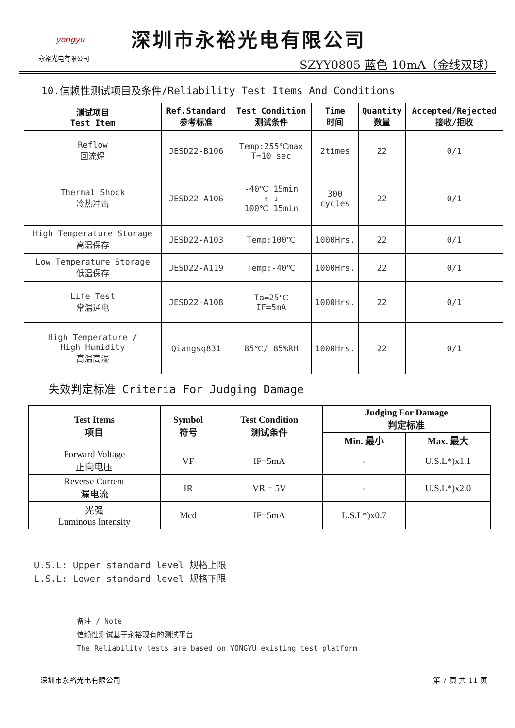yongyu
永裕光电有限公司
深圳市永裕光电有限公司
SZYY0805 蓝色 10mA（金线双球）
10.信赖性测试项目及条件/Reliability Test Items And Conditions
| 测试项目 Test Item | Ref.Standard 参考标准 | Test Condition 测试条件 | Time 时间 | Quantity 数量 | Accepted/Rejected 接收/拒收 |
| --- | --- | --- | --- | --- | --- |
| Reflow 回流焊 | JESD22-B106 | Temp:255℃max T=10 sec | 2times | 22 | 0/1 |
| Thermal Shock 冷热冲击 | JESD22-A106 | -40℃ 15min ↑ ↓ 100℃ 15min | 300 cycles | 22 | 0/1 |
| High Temperature Storage 高温保存 | JESD22-A103 | Temp:100℃ | 1000Hrs. | 22 | 0/1 |
| Low Temperature Storage 低温保存 | JESD22-A119 | Temp:-40℃ | 1000Hrs. | 22 | 0/1 |
| Life Test 常温通电 | JESD22-A108 | Ta=25℃ IF=5mA | 1000Hrs. | 22 | 0/1 |
| High Temperature / High Humidity 高温高湿 | Qiangsq831 | 85℃/ 85%RH | 1000Hrs. | 22 | 0/1 |
失效判定标准 Criteria For Judging Damage
| Test Items 项目 | Symbol 符号 | Test Condition 测试条件 | Judging For Damage 判定标准 | |
| --- | --- | --- | --- | --- |
| | | | Min. 最小 | Max. 最大 |
| Forward Voltage 正向电压 | VF | IF=5mA | - | U.S.L*)x1.1 |
| Reverse Current 漏电流 | IR | VR = 5V | - | U.S.L*)x2.0 |
| 光强 Luminous Intensity | Mcd | IF=5mA | L.S.L*)x0.7 | |
U.S.L: Upper standard level 规格上限
L.S.L: Lower standard level 规格下限
备注 / Note
信赖性测试基于永裕现有的测试平台
The Reliability tests are based on YONGYU existing test platform
深圳市永裕光电有限公司 第 7 页 共 11 页